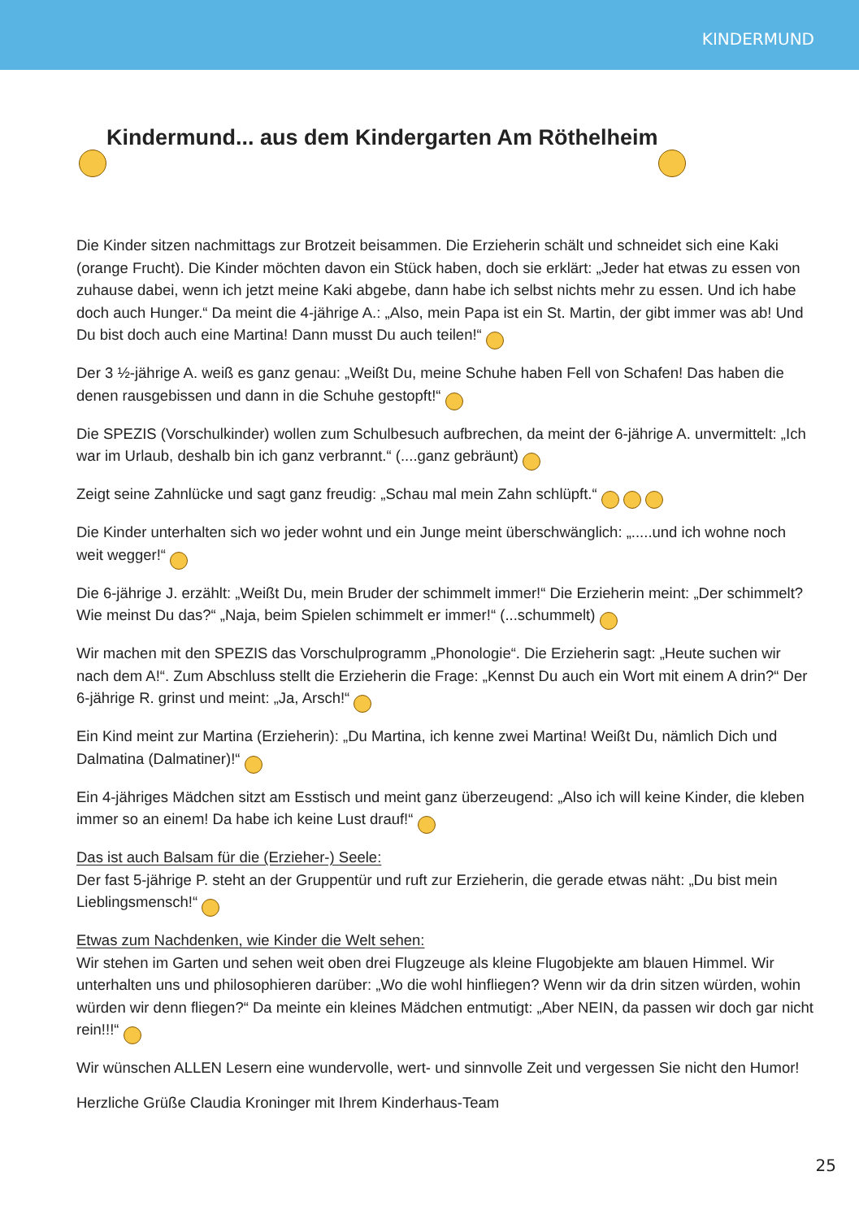KINDERMUND
☺ Kindermund... aus dem Kindergarten Am Röthelheim ☺
Die Kinder sitzen nachmittags zur Brotzeit beisammen. Die Erzieherin schält und schneidet sich eine Kaki (orange Frucht). Die Kinder möchten davon ein Stück haben, doch sie erklärt: „Jeder hat etwas zu essen von zuhause dabei, wenn ich jetzt meine Kaki abgebe, dann habe ich selbst nichts mehr zu essen. Und ich habe doch auch Hunger.“ Da meint die 4-jährige A.: „Also, mein Papa ist ein St. Martin, der gibt immer was ab! Und Du bist doch auch eine Martina! Dann musst Du auch teilen!“ ☺
Der 3 ½-jährige A. weiß es ganz genau: „Weißt Du, meine Schuhe haben Fell von Schafen! Das haben die denen rausgebissen und dann in die Schuhe gestopft!“ ☺
Die SPEZIS (Vorschulkinder) wollen zum Schulbesuch aufbrechen, da meint der 6-jährige A. unvermittelt: „Ich war im Urlaub, deshalb bin ich ganz verbrannt.“ (....ganz gebräunt) ☺
Zeigt seine Zahnlücke und sagt ganz freudig: „Schau mal mein Zahn schlüpft.“ ☺ ☺ ☺
Die Kinder unterhalten sich wo jeder wohnt und ein Junge meint überschwänglich: „.....und ich wohne noch weit wegger!“ ☺
Die 6-jährige J. erzählt: „Weißt Du, mein Bruder der schimmelt immer!“ Die Erzieherin meint: „Der schimmelt? Wie meinst Du das?“ „Naja, beim Spielen schimmelt er immer!“ (...schummelt) ☺
Wir machen mit den SPEZIS das Vorschulprogramm „Phonologie“. Die Erzieherin sagt: „Heute suchen wir nach dem A!“. Zum Abschluss stellt die Erzieherin die Frage: „Kennst Du auch ein Wort mit einem A drin?“ Der 6-jährige R. grinst und meint: „Ja, Arsch!“ ☺
Ein Kind meint zur Martina (Erzieherin): „Du Martina, ich kenne zwei Martina! Weißt Du, nämlich Dich und Dalmatina (Dalmatiner)!“ ☺
Ein 4-jähriges Mädchen sitzt am Esstisch und meint ganz überzeugend: „Also ich will keine Kinder, die kleben immer so an einem! Da habe ich keine Lust drauf!“ ☺
Das ist auch Balsam für die (Erzieher-) Seele:
Der fast 5-jährige P. steht an der Gruppentür und ruft zur Erzieherin, die gerade etwas näht: „Du bist mein Lieblingsmensch!“ ☺
Etwas zum Nachdenken, wie Kinder die Welt sehen:
Wir stehen im Garten und sehen weit oben drei Flugzeuge als kleine Flugobjekte am blauen Himmel. Wir unterhalten uns und philosophieren darüber: „Wo die wohl hinfliegen? Wenn wir da drin sitzen würden, wohin würden wir denn fliegen?“ Da meinte ein kleines Mädchen entmutigt: „Aber NEIN, da passen wir doch gar nicht rein!!!“ ☺
Wir wünschen ALLEN Lesern eine wundervolle, wert- und sinnvolle Zeit und vergessen Sie nicht den Humor!
Herzliche Grüße Claudia Kroninger mit Ihrem Kinderhaus-Team
25